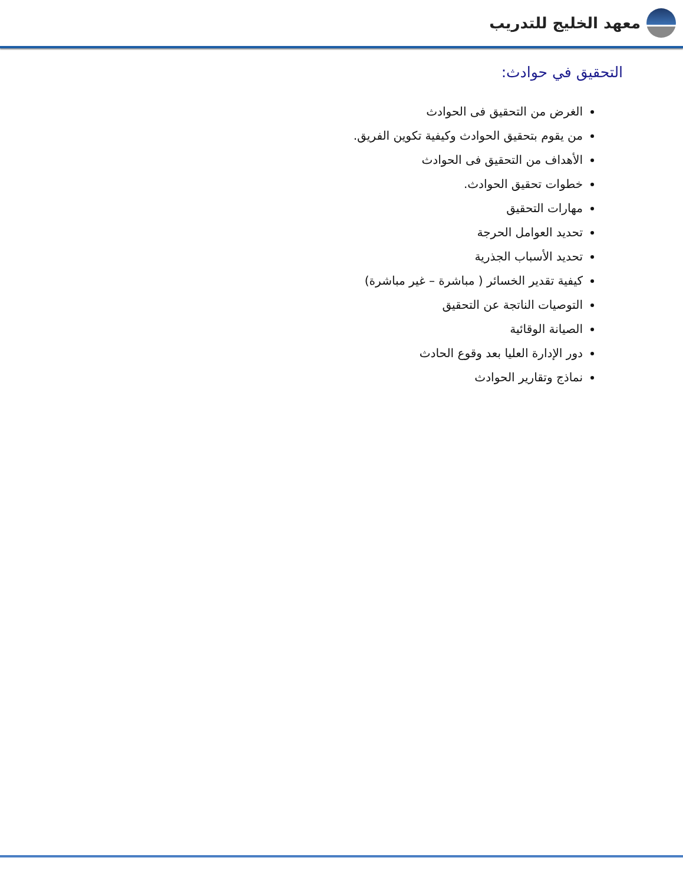معهد الخليج للتدريب
التحقيق في حوادث:
الغرض من التحقيق فى الحوادث
من يقوم بتحقيق الحوادث وكيفية تكوين الفريق.
الأهداف من التحقيق فى الحوادث
خطوات تحقيق الحوادث.
مهارات التحقيق
تحديد العوامل الحرجة
تحديد الأسباب الجذرية
كيفية تقدير الخسائر ( مباشرة – غير مباشرة)
التوصيات الناتجة عن التحقيق
الصيانة الوقائية
دور الإدارة العليا بعد وقوع الحادث
نماذج وتقارير الحوادث